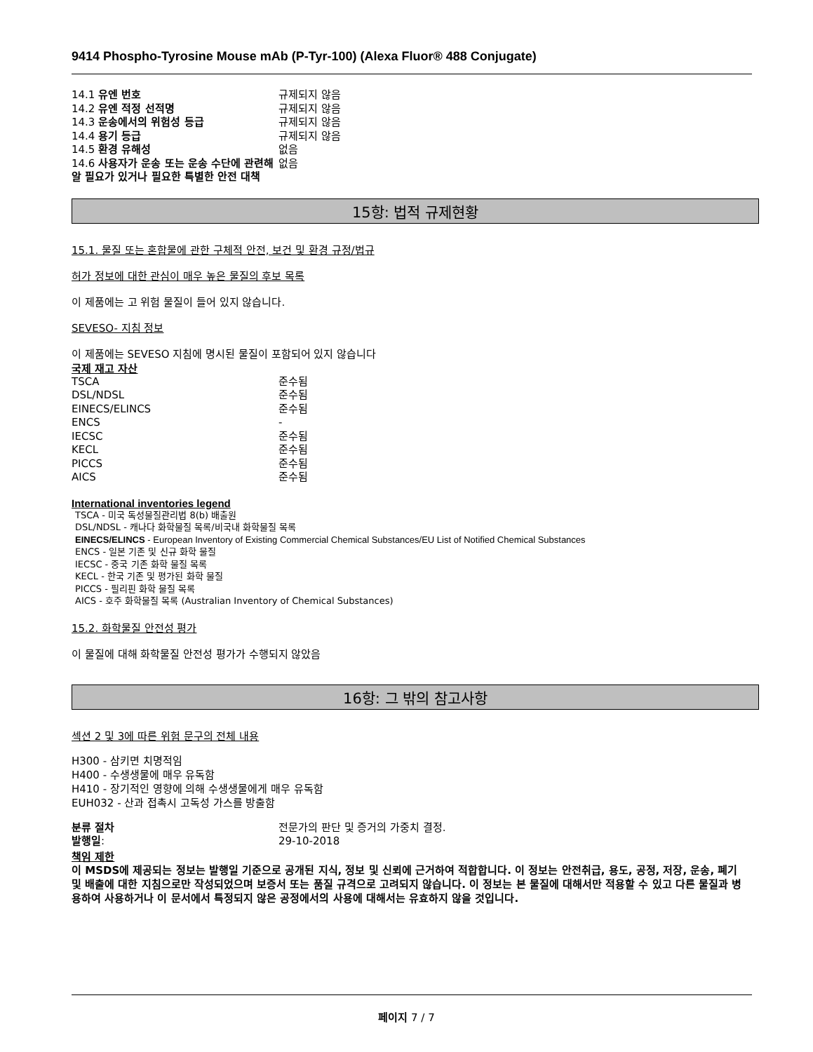9414 Phospho-Tyrosine Mouse mAb (P-Tyr-100) (Alexa Fluor® 488 Conjugate)
| 14.1 유엔 번호 | 규제되지 않음 |
| 14.2 유엔 적정 선적명 | 규제되지 않음 |
| 14.3 운송에서의 위험성 등급 | 규제되지 않음 |
| 14.4 용기 등급 | 규제되지 않음 |
| 14.5 환경 유해성 | 없음 |
| 14.6 사용자가 운송 또는 운송 수단에 관련해 알 필요가 있거나 필요한 특별한 안전 대책 | 없음 |
15항: 법적 규제현황
15.1. 물질 또는 혼합물에 관한 구체적 안전, 보건 및 환경 규정/법규
허가 정보에 대한 관심이 매우 높은 물질의 후보 목록
이 제품에는 고 위험 물질이 들어 있지 않습니다.
SEVESO- 지침 정보
이 제품에는 SEVESO 지침에 명시된 물질이 포함되어 있지 않습니다
국제 재고 자산
| TSCA | 준수됨 |
| DSL/NDSL | 준수됨 |
| EINECS/ELINCS | 준수됨 |
| ENCS | - |
| IECSC | 준수됨 |
| KECL | 준수됨 |
| PICCS | 준수됨 |
| AICS | 준수됨 |
International inventories legend
TSCA - 미국 독성물질관리법 8(b) 배출원
DSL/NDSL - 캐나다 화학물질 목록/비국내 화학물질 목록
EINECS/ELINCS - European Inventory of Existing Commercial Chemical Substances/EU List of Notified Chemical Substances
ENCS - 일본 기존 및 신규 화학 물질
IECSC - 중국 기존 화학 물질 목록
KECL - 한국 기존 및 평가된 화학 물질
PICCS - 필리핀 화학 물질 목록
AICS - 호주 화학물질 목록 (Australian Inventory of Chemical Substances)
15.2. 화학물질 안전성 평가
이 물질에 대해 화학물질 안전성 평가가 수행되지 않았음
16항: 그 밖의 참고사항
섹션 2 및 3에 따른 위험 문구의 전체 내용
H300 - 삼키면 치명적임
H400 - 수생생물에 매우 유독함
H410 - 장기적인 영향에 의해 수생생물에게 매우 유독함
EUH032 - 산과 접촉시 고독성 가스를 방출함
| 분류 절차 | 전문가의 판단 및 증거의 가중치 결정. |
| 발행일 : | 29-10-2018 |
책임 제한
이 MSDS에 제공되는 정보는 발행일 기준으로 공개된 지식, 정보 및 신뢰에 근거하여 적합합니다. 이 정보는 안전취급, 용도, 공정, 저장, 운송, 폐기 및 배출에 대한 지침으로만 작성되었으며 보증서 또는 품질 규격으로 고려되지 않습니다. 이 정보는 본 물질에 대해서만 적용할 수 있고 다른 물질과 병용하여 사용하거나 이 문서에서 특정되지 않은 공정에서의 사용에 대해서는 유효하지 않을 것입니다.
페이지 7 / 7